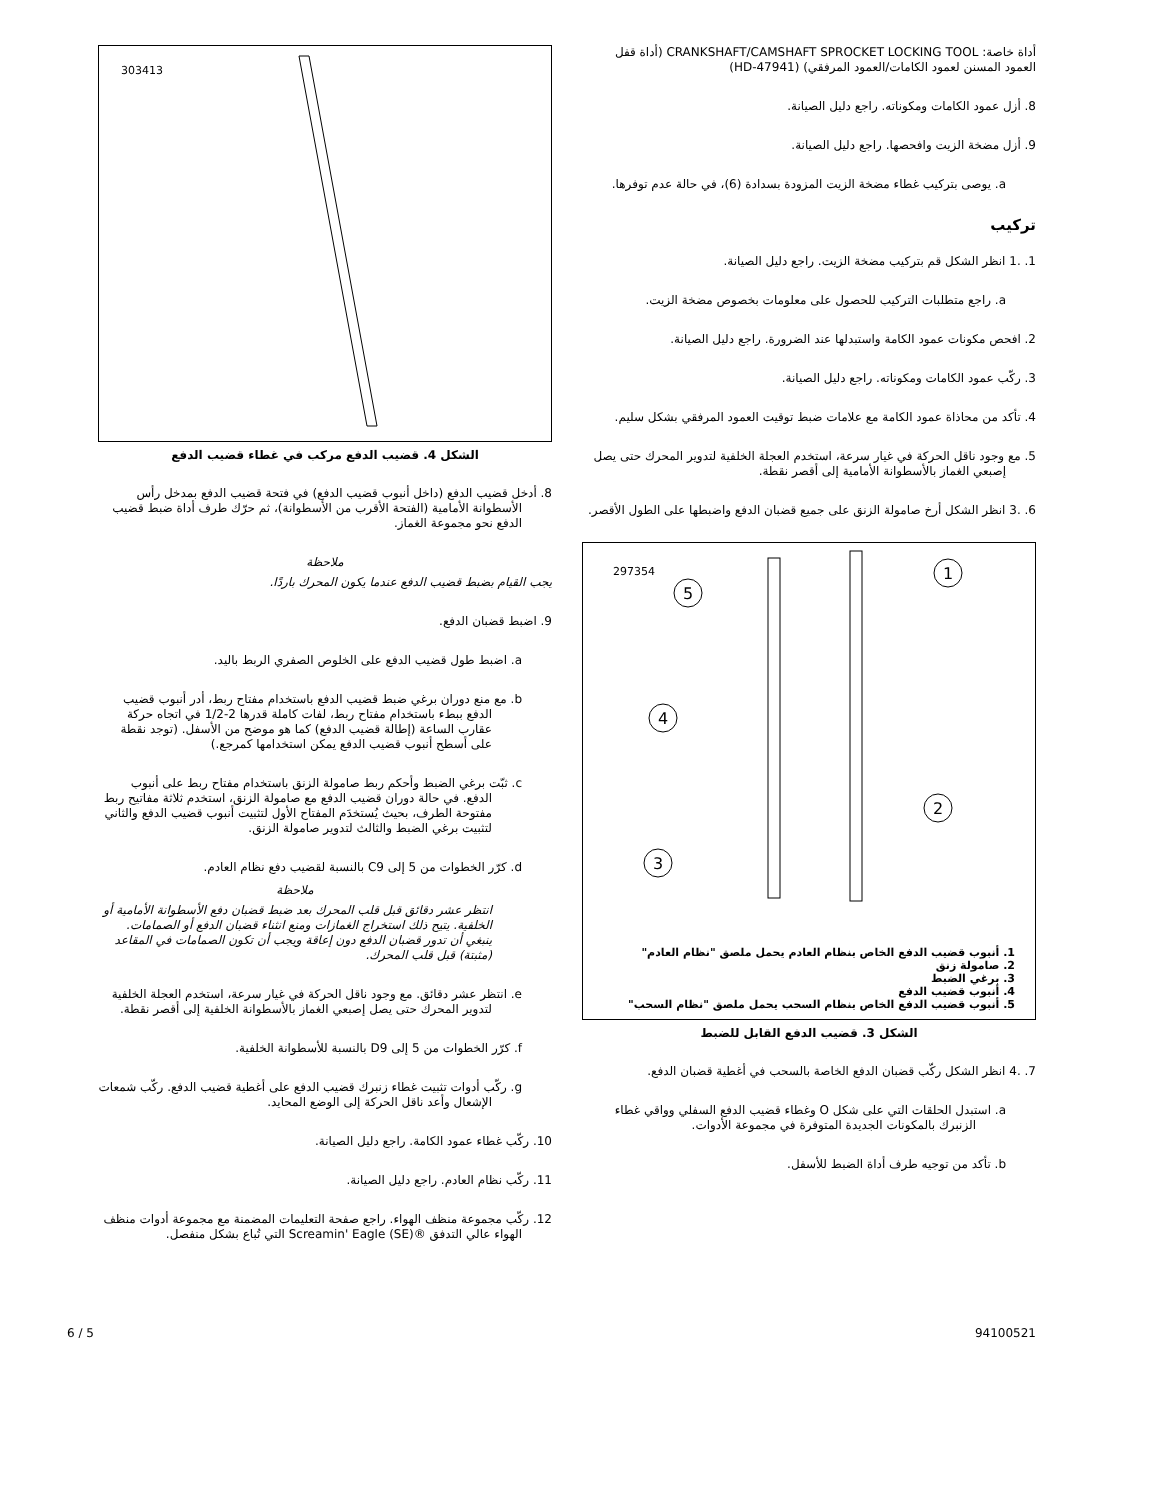أداة خاصة: CRANKSHAFT/CAMSHAFT SPROCKET LOCKING TOOL (أداة قفل العمود المسنن لعمود الكامات/العمود المرفقي) (HD-47941)
8. أزل عمود الكامات ومكوناته. راجع دليل الصيانة.
9. أزل مضخة الزيت وافحصها. راجع دليل الصيانة.
a. يوصى بتركيب غطاء مضخة الزيت المزودة بسدادة (6)، في حالة عدم توفرها.
تركيب
1. .1 انظر الشكل قم بتركيب مضخة الزيت. راجع دليل الصيانة.
a. راجع متطلبات التركيب للحصول على معلومات بخصوص مضخة الزيت.
2. افحص مكونات عمود الكامة واستبدلها عند الضرورة. راجع دليل الصيانة.
3. ركّب عمود الكامات ومكوناته. راجع دليل الصيانة.
4. تأكد من محاذاة عمود الكامة مع علامات ضبط توقيت العمود المرفقي بشكل سليم.
5. مع وجود ناقل الحركة في غيار سرعة، استخدم العجلة الخلفية لتدوير المحرك حتى يصل إصبعي الغماز بالأسطوانة الأمامية إلى أقصر نقطة.
6. .3 انظر الشكل أرخ صامولة الزنق على جميع قضبان الدفع واضبطها على الطول الأقصر.
297354
1
2
3
4
5
1. أنبوب قضيب الدفع الخاص بنظام العادم يحمل ملصق "نظام العادم"
2. صامولة زنق
3. برغي الضبط
4. أنبوب قضيب الدفع
5. أنبوب قضيب الدفع الخاص بنظام السحب يحمل ملصق "نظام السحب"
الشكل 3. قضيب الدفع القابل للضبط
7. .4 انظر الشكل ركّب قضبان الدفع الخاصة بالسحب في أغطية قضبان الدفع.
a. استبدل الحلقات التي على شكل O وغطاء قضيب الدفع السفلي وواقي غطاء الزنبرك بالمكونات الجديدة المتوفرة في مجموعة الأدوات.
b. تأكد من توجيه طرف أداة الضبط للأسفل.
303413
الشكل 4. قضيب الدفع مركب في غطاء قضيب الدفع
8. أدخل قضيب الدفع (داخل أنبوب قضيب الدفع) في فتحة قضيب الدفع بمدخل رأس الأسطوانة الأمامية (الفتحة الأقرب من الأسطوانة)، ثم حرّك طرف أداة ضبط قضيب الدفع نحو مجموعة الغماز.
ملاحظة
يجب القيام بضبط قضيب الدفع عندما يكون المحرك باردًا.
9. اضبط قضبان الدفع.
a. اضبط طول قضيب الدفع على الخلوص الصفري الربط باليد.
b. مع منع دوران برغي ضبط قضيب الدفع باستخدام مفتاح ربط، أدر أنبوب قضيب الدفع ببطء باستخدام مفتاح ربط، لفات كاملة قدرها 2-1/2 في اتجاه حركة عقارب الساعة (إطالة قضيب الدفع) كما هو موضح من الأسفل. (توجد نقطة على أسطح أنبوب قضيب الدفع يمكن استخدامها كمرجع.)
c. ثبّت برغي الضبط وأحكم ربط صامولة الزنق باستخدام مفتاح ربط على أنبوب الدفع. في حالة دوران قضيب الدفع مع صامولة الزنق، استخدم ثلاثة مفاتيح ربط مفتوحة الطرف، بحيث يُستخدَم المفتاح الأول لتثبيت أنبوب قضيب الدفع والثاني لتثبيت برغي الضبط والثالث لتدوير صامولة الزنق.
d. كرّر الخطوات من 5 إلى C9 بالنسبة لقضيب دفع نظام العادم.
ملاحظة
انتظر عشر دقائق قبل قلب المحرك بعد ضبط قضبان دفع الأسطوانة الأمامية أو الخلفية. يتيح ذلك استخراج الغمازات ومنع انثناء قضبان الدفع أو الصمامات. ينبغي أن تدور قضبان الدفع دون إعاقة ويجب أن تكون الصمامات في المقاعد (مثبتة) قبل قلب المحرك.
e. انتظر عشر دقائق. مع وجود ناقل الحركة في غيار سرعة، استخدم العجلة الخلفية لتدوير المحرك حتى يصل إصبعي الغماز بالأسطوانة الخلفية إلى أقصر نقطة.
f. كرّر الخطوات من 5 إلى D9 بالنسبة للأسطوانة الخلفية.
g. ركّب أدوات تثبيت غطاء زنبرك قضيب الدفع على أغطية قضيب الدفع. ركّب شمعات الإشعال وأعد ناقل الحركة إلى الوضع المحايد.
10. ركّب غطاء عمود الكامة. راجع دليل الصيانة.
11. ركّب نظام العادم. راجع دليل الصيانة.
12. ركّب مجموعة منظف الهواء. راجع صفحة التعليمات المضمنة مع مجموعة أدوات منظف الهواء عالي التدفق ®Screamin' Eagle (SE) التي تُباع بشكل منفصل.
6 / 5 94100521